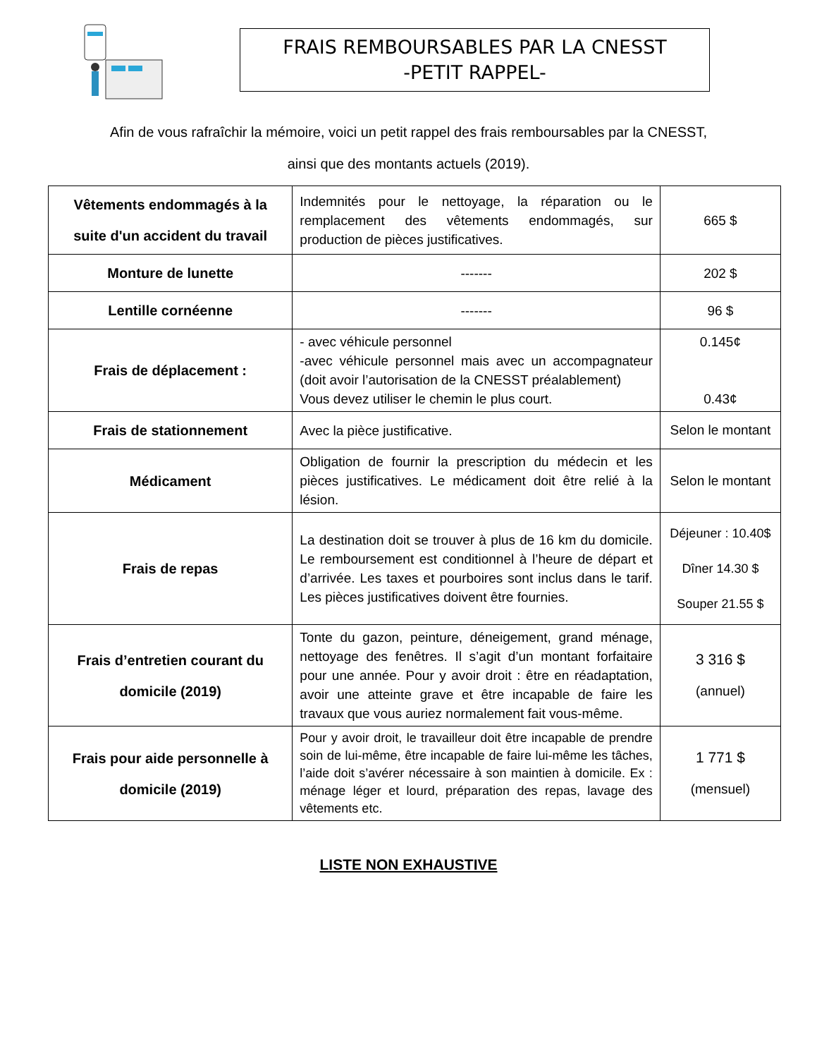FRAIS REMBOURSABLES PAR LA CNESST
-PETIT RAPPEL-
Afin de vous rafraîchir la mémoire, voici un petit rappel des frais remboursables par la CNESST,
ainsi que des montants actuels (2019).
| Vêtements endommagés à la suite d'un accident du travail | Indemnités pour le nettoyage, la réparation ou le remplacement des vêtements endommagés, sur production de pièces justificatives. | 665 $ |
| Monture de lunette | ------- | 202 $ |
| Lentille cornéenne | ------- | 96 $ |
| Frais de déplacement : | - avec véhicule personnel -avec véhicule personnel mais avec un accompagnateur (doit avoir l’autorisation de la CNESST préalablement) Vous devez utiliser le chemin le plus court. | 0.145¢ 0.43¢ |
| Frais de stationnement | Avec la pièce justificative. | Selon le montant |
| Médicament | Obligation de fournir la prescription du médecin et les pièces justificatives. Le médicament doit être relié à la lésion. | Selon le montant |
| Frais de repas | La destination doit se trouver à plus de 16 km du domicile. Le remboursement est conditionnel à l’heure de départ et d’arrivée. Les taxes et pourboires sont inclus dans le tarif. Les pièces justificatives doivent être fournies. | Déjeuner : 10.40$ Dîner 14.30 $ Souper 21.55 $ |
| Frais d’entretien courant du domicile (2019) | Tonte du gazon, peinture, déneigement, grand ménage, nettoyage des fenêtres. Il s’agit d’un montant forfaitaire pour une année. Pour y avoir droit : être en réadaptation, avoir une atteinte grave et être incapable de faire les travaux que vous auriez normalement fait vous-même. | 3 316 $ (annuel) |
| Frais pour aide personnelle à domicile (2019) | Pour y avoir droit, le travailleur doit être incapable de prendre soin de lui-même, être incapable de faire lui-même les tâches, l’aide doit s’avérer nécessaire à son maintien à domicile. Ex : ménage léger et lourd, préparation des repas, lavage des vêtements etc. | 1 771 $ (mensuel) |
LISTE NON EXHAUSTIVE